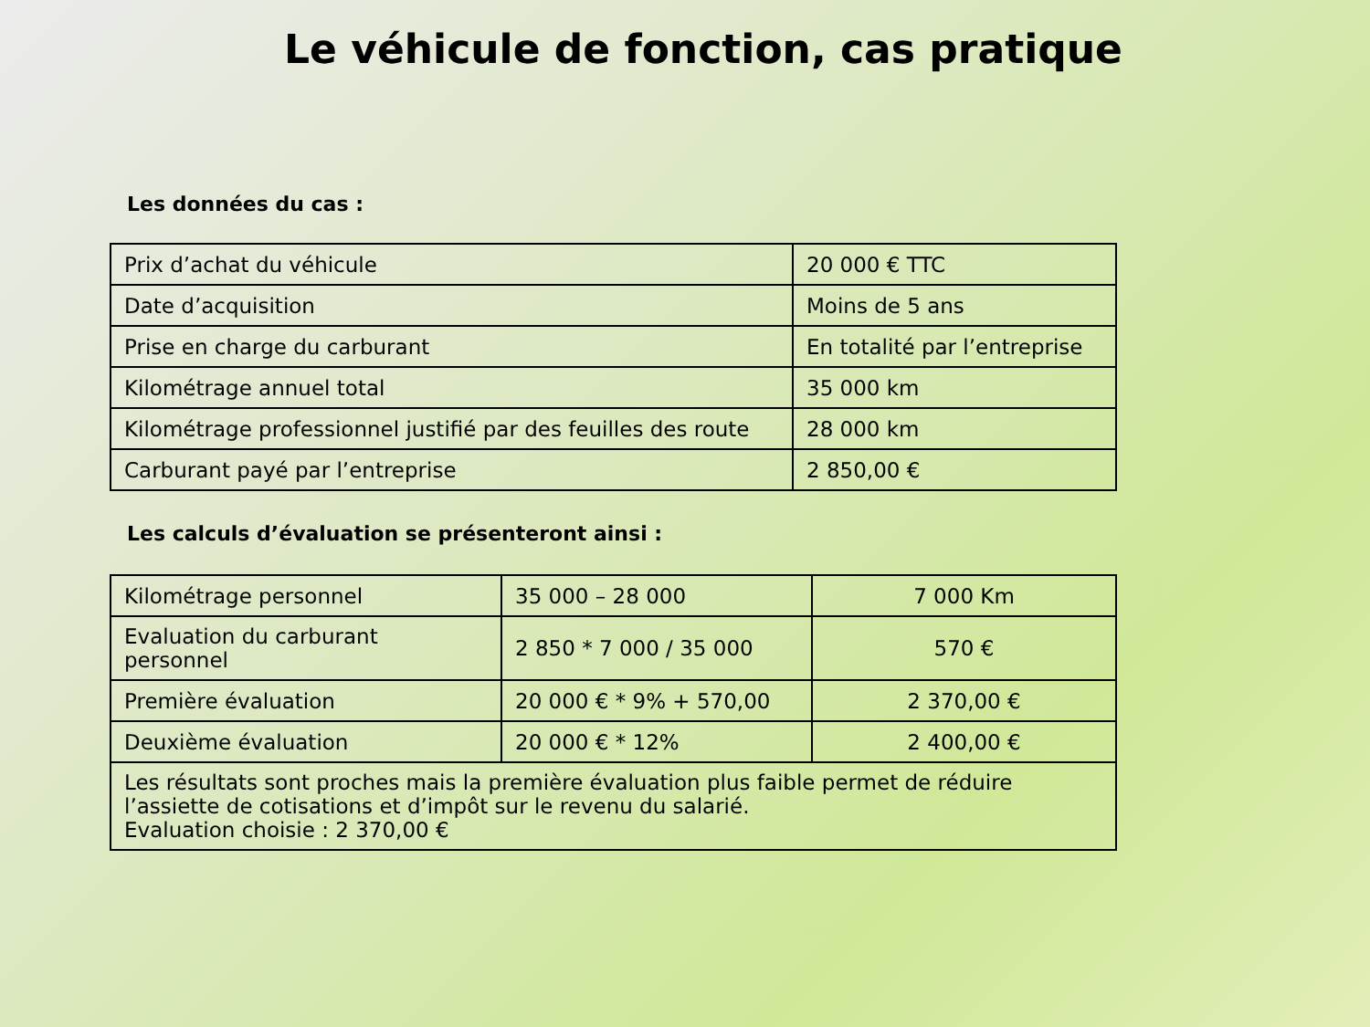Le véhicule de fonction, cas pratique
Les données du cas :
| Prix d’achat du véhicule | 20 000 € TTC |
| Date d’acquisition | Moins de 5 ans |
| Prise en charge du carburant | En totalité par l’entreprise |
| Kilométrage annuel total | 35 000 km |
| Kilométrage professionnel justifié par des feuilles des route | 28 000 km |
| Carburant payé par l’entreprise | 2 850,00 € |
Les calculs d’évaluation se présenteront ainsi :
| Kilométrage personnel | 35 000 – 28 000 | 7 000 Km |
| Evaluation du carburant personnel | 2 850 * 7 000 / 35 000 | 570 € |
| Première évaluation | 20 000 € * 9% + 570,00 | 2 370,00 € |
| Deuxième évaluation | 20 000 € * 12% | 2 400,00 € |
| Les résultats sont proches mais la première évaluation plus faible permet de réduire l’assiette de cotisations et d’impôt sur le revenu du salarié. Evaluation choisie : 2 370,00 € | | |